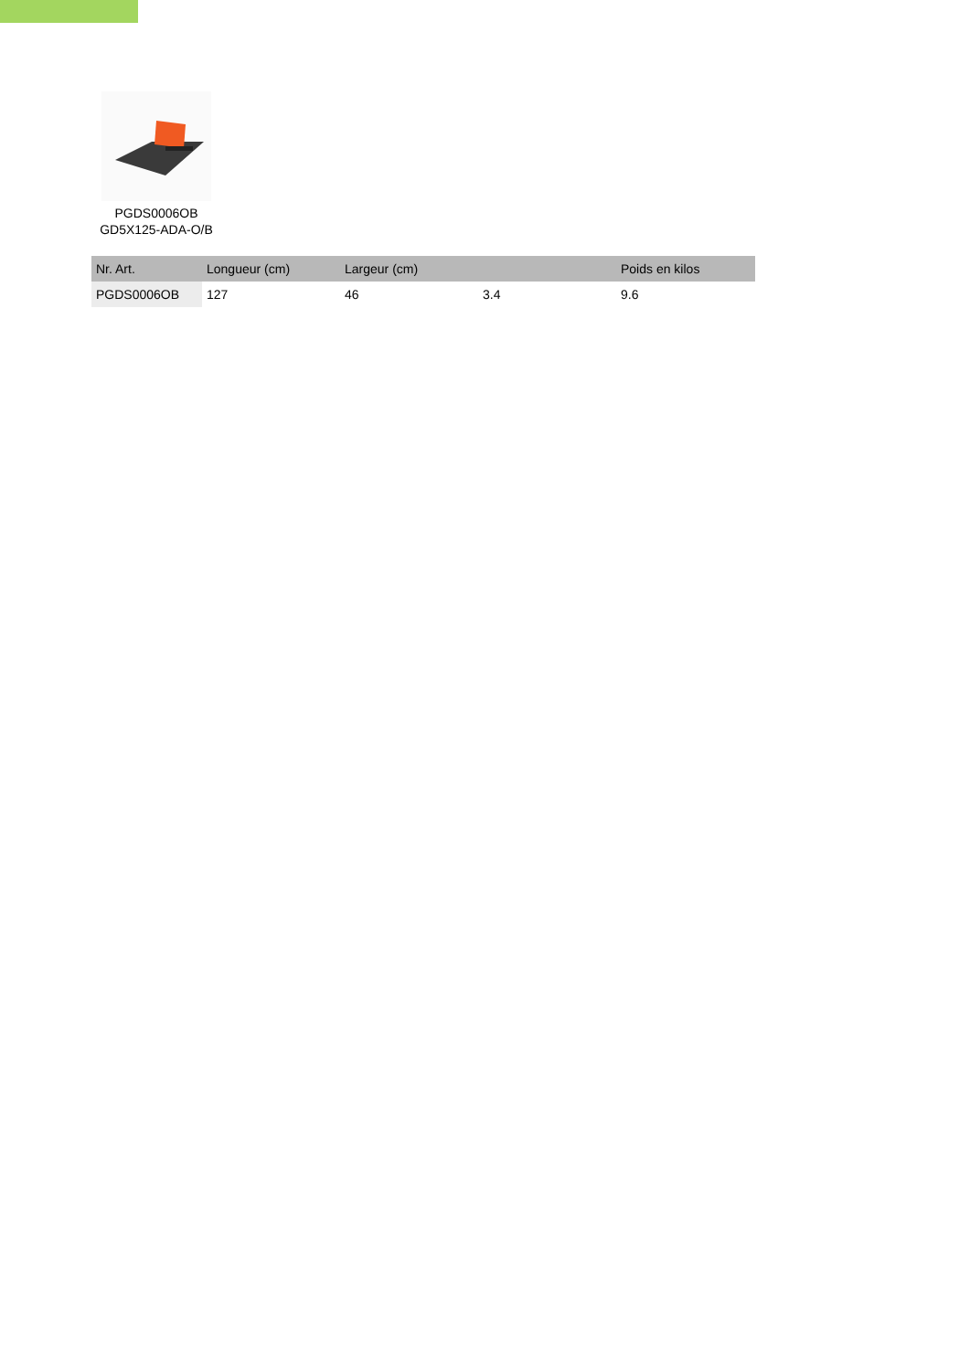PGDS0006OB
GD5X125-ADA-O/B
| Nr. Art. | Longueur (cm) | Largeur (cm) | | Poids en kilos |
| --- | --- | --- | --- | --- |
| PGDS0006OB | 127 | 46 | 3.4 | 9.6 |